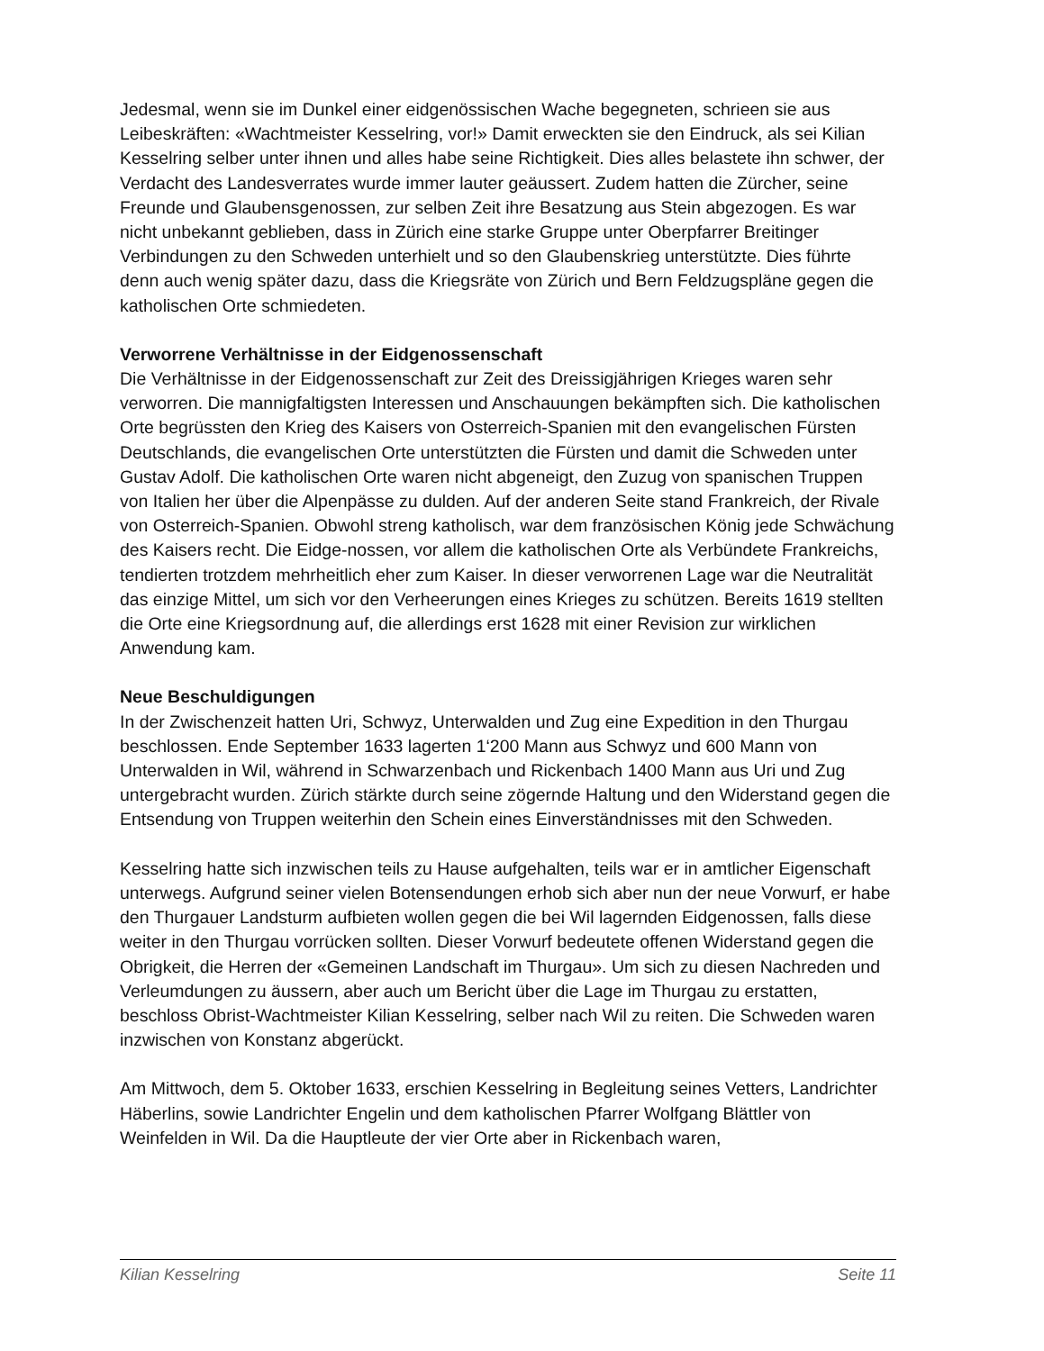Jedesmal, wenn sie im Dunkel einer eidgenössischen Wache begegneten, schrieen sie aus Leibeskräften: «Wachtmeister Kesselring, vor!» Damit erweckten sie den Eindruck, als sei Kilian Kesselring selber unter ihnen und alles habe seine Richtigkeit. Dies alles belastete ihn schwer, der Verdacht des Landesverrates wurde immer lauter geäussert. Zudem hatten die Zürcher, seine Freunde und Glaubensgenossen, zur selben Zeit ihre Besatzung aus Stein abgezogen. Es war nicht unbekannt geblieben, dass in Zürich eine starke Gruppe unter Oberpfarrer Breitinger Verbindungen zu den Schweden unterhielt und so den Glaubenskrieg unterstützte. Dies führte denn auch wenig später dazu, dass die Kriegsräte von Zürich und Bern Feldzugspläne gegen die katholischen Orte schmiedeten.
Verworrene Verhältnisse in der Eidgenossenschaft
Die Verhältnisse in der Eidgenossenschaft zur Zeit des Dreissigjährigen Krieges waren sehr verworren. Die mannigfaltigsten Interessen und Anschauungen bekämpften sich. Die katholischen Orte begrüssten den Krieg des Kaisers von Osterreich-Spanien mit den evangelischen Fürsten Deutschlands, die evangelischen Orte unterstützten die Fürsten und damit die Schweden unter Gustav Adolf. Die katholischen Orte waren nicht abgeneigt, den Zuzug von spanischen Truppen von Italien her über die Alpenpässe zu dulden. Auf der anderen Seite stand Frankreich, der Rivale von Osterreich-Spanien. Obwohl streng katholisch, war dem französischen König jede Schwächung des Kaisers recht. Die Eidge-nossen, vor allem die katholischen Orte als Verbündete Frankreichs, tendierten trotzdem mehrheitlich eher zum Kaiser. In dieser verworrenen Lage war die Neutralität das einzige Mittel, um sich vor den Verheerungen eines Krieges zu schützen. Bereits 1619 stellten die Orte eine Kriegsordnung auf, die allerdings erst 1628 mit einer Revision zur wirklichen Anwendung kam.
Neue Beschuldigungen
In der Zwischenzeit hatten Uri, Schwyz, Unterwalden und Zug eine Expedition in den Thurgau beschlossen. Ende September 1633 lagerten 1‘200 Mann aus Schwyz und 600 Mann von Unterwalden in Wil, während in Schwarzenbach und Rickenbach 1400 Mann aus Uri und Zug untergebracht wurden. Zürich stärkte durch seine zögernde Haltung und den Widerstand gegen die Entsendung von Truppen weiterhin den Schein eines Einverständnisses mit den Schweden.
Kesselring hatte sich inzwischen teils zu Hause aufgehalten, teils war er in amtlicher Eigenschaft unterwegs. Aufgrund seiner vielen Botensendungen erhob sich aber nun der neue Vorwurf, er habe den Thurgauer Landsturm aufbieten wollen gegen die bei Wil lagernden Eidgenossen, falls diese weiter in den Thurgau vorrücken sollten. Dieser Vorwurf bedeutete offenen Widerstand gegen die Obrigkeit, die Herren der «Gemeinen Landschaft im Thurgau». Um sich zu diesen Nachreden und Verleumdungen zu äussern, aber auch um Bericht über die Lage im Thurgau zu erstatten, beschloss Obrist-Wachtmeister Kilian Kesselring, selber nach Wil zu reiten. Die Schweden waren inzwischen von Konstanz abgerückt.
Am Mittwoch, dem 5. Oktober 1633, erschien Kesselring in Begleitung seines Vetters, Landrichter Häberlins, sowie Landrichter Engelin und dem katholischen Pfarrer Wolfgang Blättler von Weinfelden in Wil. Da die Hauptleute der vier Orte aber in Rickenbach waren,
Kilian Kesselring Seite 11